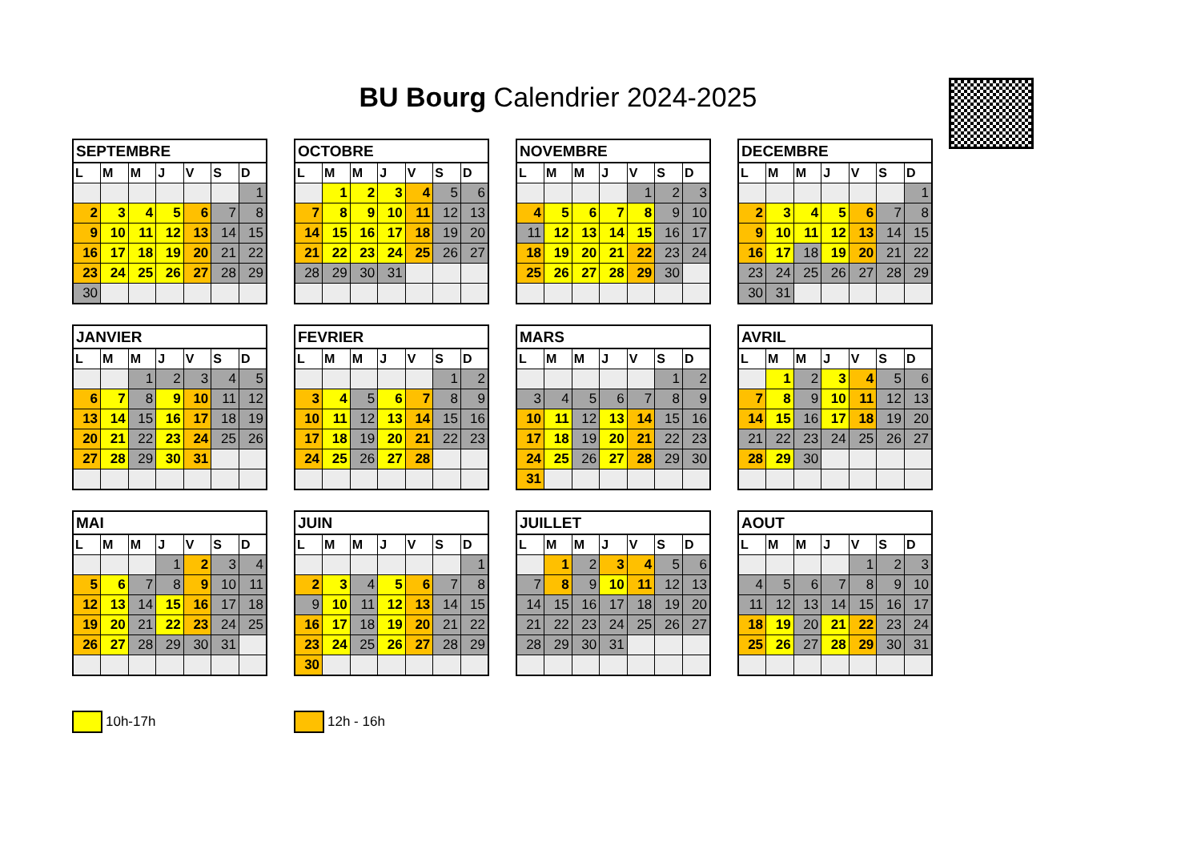BU Bourg Calendrier 2024-2025
| SEPTEMBRE | | | | | | |
| --- | --- | --- | --- | --- | --- | --- |
| L | M | M | J | V | S | D |
| | | | | | | 1 |
| 2 | 3 | 4 | 5 | 6 | 7 | 8 |
| 9 | 10 | 11 | 12 | 13 | 14 | 15 |
| 16 | 17 | 18 | 19 | 20 | 21 | 22 |
| 23 | 24 | 25 | 26 | 27 | 28 | 29 |
| 30 | | | | | | |
| OCTOBRE | | | | | | |
| --- | --- | --- | --- | --- | --- | --- |
| L | M | M | J | V | S | D |
| | 1 | 2 | 3 | 4 | 5 | 6 |
| 7 | 8 | 9 | 10 | 11 | 12 | 13 |
| 14 | 15 | 16 | 17 | 18 | 19 | 20 |
| 21 | 22 | 23 | 24 | 25 | 26 | 27 |
| 28 | 29 | 30 | 31 | | | |
| NOVEMBRE | | | | | | |
| --- | --- | --- | --- | --- | --- | --- |
| L | M | M | J | V | S | D |
| | | | | 1 | 2 | 3 |
| 4 | 5 | 6 | 7 | 8 | 9 | 10 |
| 11 | 12 | 13 | 14 | 15 | 16 | 17 |
| 18 | 19 | 20 | 21 | 22 | 23 | 24 |
| 25 | 26 | 27 | 28 | 29 | 30 | |
| DECEMBRE | | | | | | |
| --- | --- | --- | --- | --- | --- | --- |
| L | M | M | J | V | S | D |
| | | | | | | 1 |
| 2 | 3 | 4 | 5 | 6 | 7 | 8 |
| 9 | 10 | 11 | 12 | 13 | 14 | 15 |
| 16 | 17 | 18 | 19 | 20 | 21 | 22 |
| 23 | 24 | 25 | 26 | 27 | 28 | 29 |
| 30 | 31 | | | | | |
| JANVIER | | | | | | |
| --- | --- | --- | --- | --- | --- | --- |
| L | M | M | J | V | S | D |
| | | 1 | 2 | 3 | 4 | 5 |
| 6 | 7 | 8 | 9 | 10 | 11 | 12 |
| 13 | 14 | 15 | 16 | 17 | 18 | 19 |
| 20 | 21 | 22 | 23 | 24 | 25 | 26 |
| 27 | 28 | 29 | 30 | 31 | | |
| FEVRIER | | | | | | |
| --- | --- | --- | --- | --- | --- | --- |
| L | M | M | J | V | S | D |
| | | | | | 1 | 2 |
| 3 | 4 | 5 | 6 | 7 | 8 | 9 |
| 10 | 11 | 12 | 13 | 14 | 15 | 16 |
| 17 | 18 | 19 | 20 | 21 | 22 | 23 |
| 24 | 25 | 26 | 27 | 28 | | |
| MARS | | | | | | |
| --- | --- | --- | --- | --- | --- | --- |
| L | M | M | J | V | S | D |
| | | | | | 1 | 2 |
| 3 | 4 | 5 | 6 | 7 | 8 | 9 |
| 10 | 11 | 12 | 13 | 14 | 15 | 16 |
| 17 | 18 | 19 | 20 | 21 | 22 | 23 |
| 24 | 25 | 26 | 27 | 28 | 29 | 30 |
| 31 | | | | | | |
| AVRIL | | | | | | |
| --- | --- | --- | --- | --- | --- | --- |
| L | M | M | J | V | S | D |
| | 1 | 2 | 3 | 4 | 5 | 6 |
| 7 | 8 | 9 | 10 | 11 | 12 | 13 |
| 14 | 15 | 16 | 17 | 18 | 19 | 20 |
| 21 | 22 | 23 | 24 | 25 | 26 | 27 |
| 28 | 29 | 30 | | | | |
| MAI | | | | | | |
| --- | --- | --- | --- | --- | --- | --- |
| L | M | M | J | V | S | D |
| | | | 1 | 2 | 3 | 4 |
| 5 | 6 | 7 | 8 | 9 | 10 | 11 |
| 12 | 13 | 14 | 15 | 16 | 17 | 18 |
| 19 | 20 | 21 | 22 | 23 | 24 | 25 |
| 26 | 27 | 28 | 29 | 30 | 31 | |
| JUIN | | | | | | |
| --- | --- | --- | --- | --- | --- | --- |
| L | M | M | J | V | S | D |
| | | | | | | 1 |
| 2 | 3 | 4 | 5 | 6 | 7 | 8 |
| 9 | 10 | 11 | 12 | 13 | 14 | 15 |
| 16 | 17 | 18 | 19 | 20 | 21 | 22 |
| 23 | 24 | 25 | 26 | 27 | 28 | 29 |
| 30 | | | | | | |
| JUILLET | | | | | | |
| --- | --- | --- | --- | --- | --- | --- |
| L | M | M | J | V | S | D |
| | 1 | 2 | 3 | 4 | 5 | 6 |
| 7 | 8 | 9 | 10 | 11 | 12 | 13 |
| 14 | 15 | 16 | 17 | 18 | 19 | 20 |
| 21 | 22 | 23 | 24 | 25 | 26 | 27 |
| 28 | 29 | 30 | 31 | | | |
| AOUT | | | | | | |
| --- | --- | --- | --- | --- | --- | --- |
| L | M | M | J | V | S | D |
| | | | | 1 | 2 | 3 |
| 4 | 5 | 6 | 7 | 8 | 9 | 10 |
| 11 | 12 | 13 | 14 | 15 | 16 | 17 |
| 18 | 19 | 20 | 21 | 22 | 23 | 24 |
| 25 | 26 | 27 | 28 | 29 | 30 | 31 |
10h-17h 12h - 16h